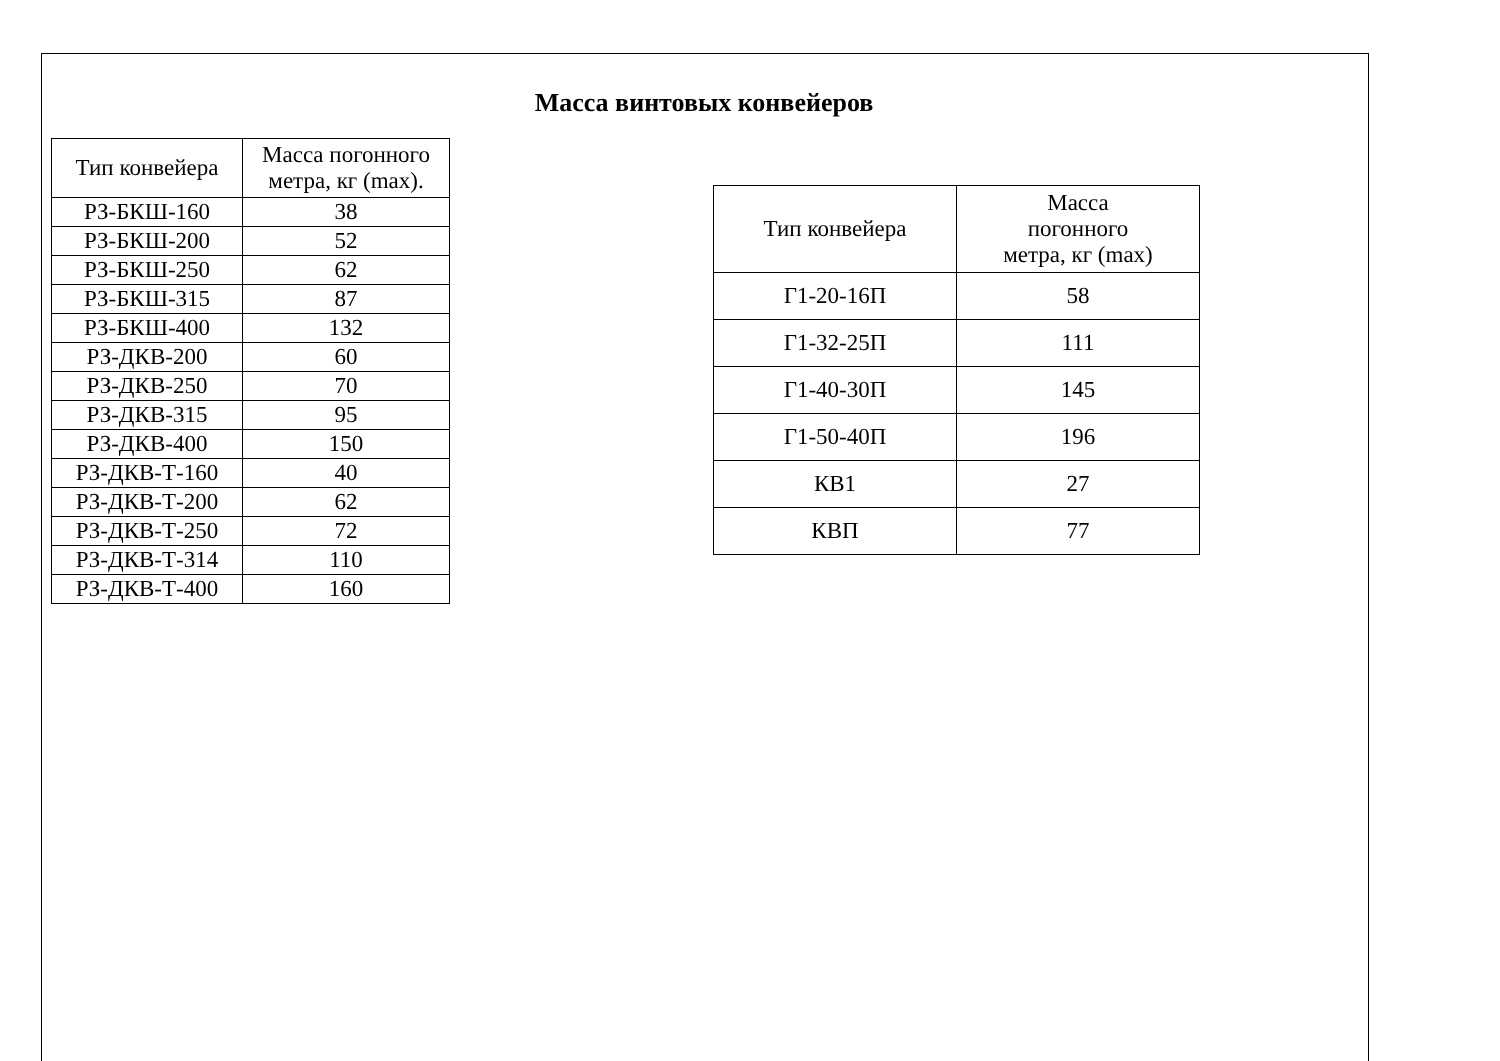Масса винтовых конвейеров
| Тип конвейера | Масса погонного метра, кг (max). |
| --- | --- |
| РЗ-БКШ-160 | 38 |
| РЗ-БКШ-200 | 52 |
| РЗ-БКШ-250 | 62 |
| РЗ-БКШ-315 | 87 |
| РЗ-БКШ-400 | 132 |
| РЗ-ДКВ-200 | 60 |
| РЗ-ДКВ-250 | 70 |
| РЗ-ДКВ-315 | 95 |
| РЗ-ДКВ-400 | 150 |
| РЗ-ДКВ-Т-160 | 40 |
| РЗ-ДКВ-Т-200 | 62 |
| РЗ-ДКВ-Т-250 | 72 |
| РЗ-ДКВ-Т-314 | 110 |
| РЗ-ДКВ-Т-400 | 160 |
| Тип конвейера | Масса погонного метра, кг (max) |
| --- | --- |
| Г1-20-16П | 58 |
| Г1-32-25П | 111 |
| Г1-40-30П | 145 |
| Г1-50-40П | 196 |
| КВ1 | 27 |
| КВП | 77 |